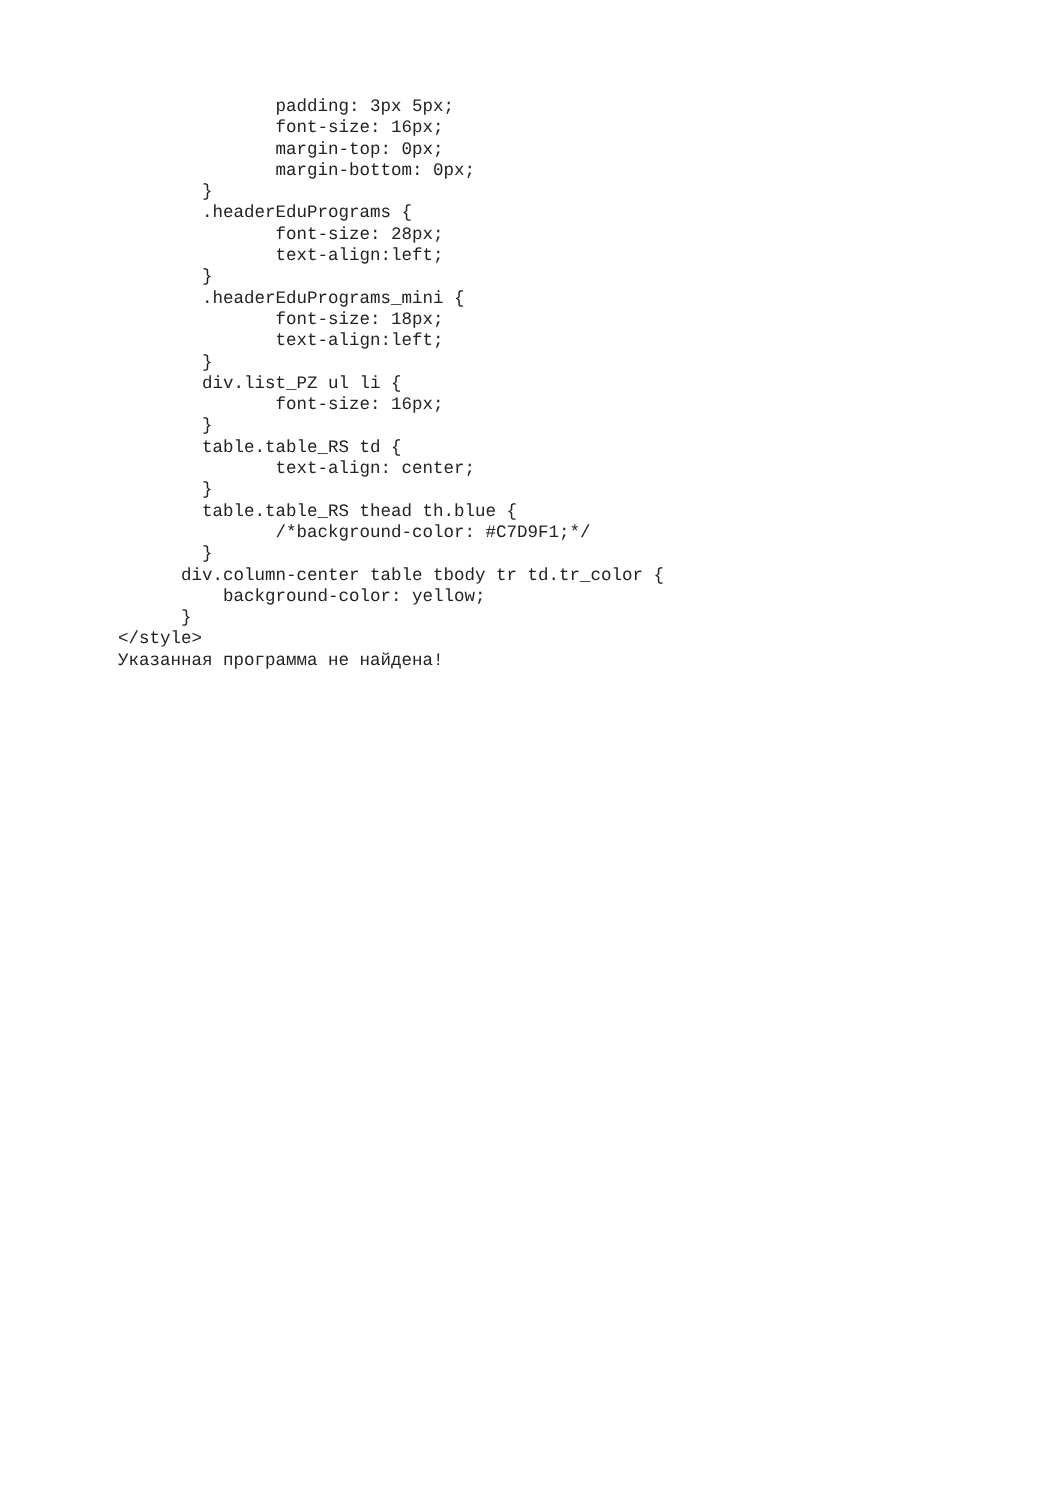padding: 3px 5px;
               font-size: 16px;
               margin-top: 0px;
               margin-bottom: 0px;
        }
        .headerEduPrograms {
               font-size: 28px;
               text-align:left;
        }
        .headerEduPrograms_mini {
               font-size: 18px;
               text-align:left;
        }
        div.list_PZ ul li {
               font-size: 16px;
        }
        table.table_RS td {
               text-align: center;
        }
        table.table_RS thead th.blue {
               /*background-color: #C7D9F1;*/
        }
      div.column-center table tbody tr td.tr_color {
          background-color: yellow;
      }
</style>
Указанная программа не найдена!